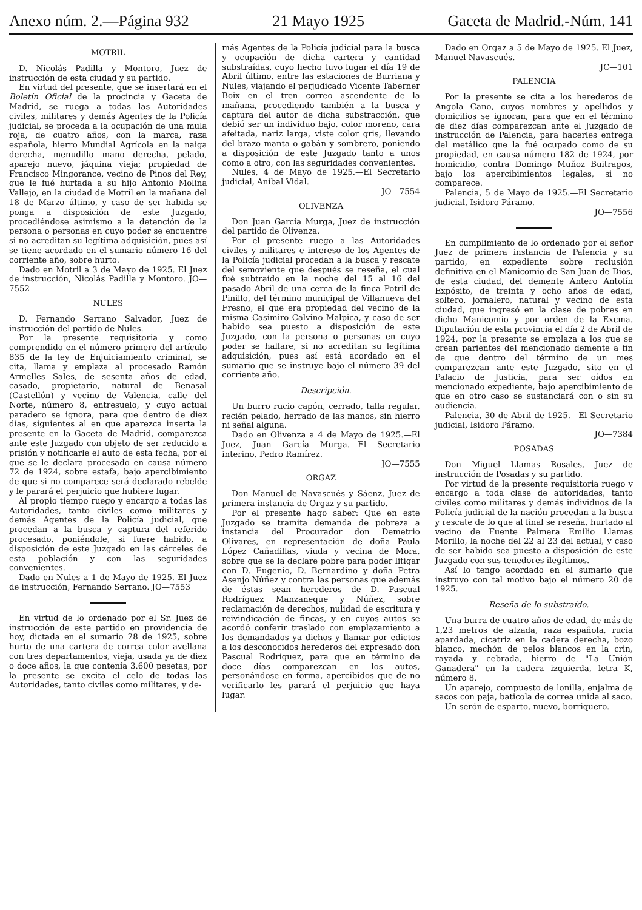Anexo núm. 2.—Página 932 21 Mayo 1925 Gaceta de Madrid.-Núm. 141
MOTRIL
D. Nicolás Padilla y Montoro, Juez de instrucción de esta ciudad y su partido.
En virtud del presente, que se insertará en el Boletín Oficial de la procincia y Gaceta de Madrid, se ruega a todas las Autoridades civiles, militares y demás Agentes de la Policía judicial, se proceda a la ocupación de una mula roja, de cuatro años, con la marca, raza española, hierro Mundial Agrícola en la naiga derecha, menudillo mano derecha, pelado, aparejo nuevo, jáquina vieja; propiedad de Francisco Mingorance, vecino de Pinos del Rey, que le fué hurtada a su hijo Antonio Molina Vallejo, en la ciudad de Motril en la mañana del 18 de Marzo último, y caso de ser habida se ponga a disposición de este Juzgado, procediéndose asimismo a la detención de la persona o personas en cuyo poder se encuentre si no acreditan su legítima adquisición, pues así se tiene acordado en el sumario número 16 del corriente año, sobre hurto.
Dado en Motril a 3 de Mayo de 1925. El Juez de instrucción, Nicolás Padilla y Montoro. JO—7552
NULES
D. Fernando Serrano Salvador, Juez de instrucción del partido de Nules.
Por la presente requisitoria y como comprendido en el número primero del artículo 835 de la ley de Enjuiciamiento criminal, se cita, llama y emplaza al procesado Ramón Armelles Sales, de sesenta años de edad, casado, propietario, natural de Benasal (Castellón) y vecino de Valencia, calle del Norte, número 8, entresuelo, y cuyo actual paradero se ignora, para que dentro de diez días, siguientes al en que aparezca inserta la presente en la Gaceta de Madrid, comparezca ante este Juzgado con objeto de ser reducido a prisión y notificarle el auto de esta fecha, por el que se le declara procesado en causa número 72 de 1924, sobre estafa, bajo apercibimiento de que si no comparece será declarado rebelde y le parará el perjuicio que hubiere lugar.
Al propio tiempo ruego y encargo a todas las Autoridades, tanto civiles como militares y demás Agentes de la Policía judicial, que procedan a la busca y captura del referido procesado, poniéndole, si fuere habido, a disposición de este Juzgado en las cárceles de esta población y con las seguridades convenientes.
Dado en Nules a 1 de Mayo de 1925. El Juez de instrucción, Fernando Serrano. JO—7553
En virtud de lo ordenado por el Sr. Juez de instrucción de este partido en providencia de hoy, dictada en el sumario 28 de 1925, sobre hurto de una cartera de correa color avellana con tres departamentos, vieja, usada ya de diez o doce años, la que contenía 3.600 pesetas, por la presente se excita el celo de todas las Autoridades, tanto civiles como militares, y de-
más Agentes de la Policía judicial para la busca y ocupación de dicha cartera y cantidad substraídas, cuyo hecho tuvo lugar el día 19 de Abril último, entre las estaciones de Burriana y Nules, viajando el perjudicado Vicente Taberner Boix en el tren correo ascendente de la mañana, procediendo también a la busca y captura del autor de dicha substracción, que debió ser un individuo bajo, color moreno, cara afeitada, nariz larga, viste color gris, llevando del brazo manta o gabán y sombrero, poniendo a disposición de este Juzgado tanto a unos como a otro, con las seguridades convenientes.
Nules, 4 de Mayo de 1925.—El Secretario judicial, Aníbal Vidal.
JO—7554
OLIVENZA
Don Juan García Murga, Juez de instrucción del partido de Olivenza.
Por el presente ruego a las Autoridades civiles y militares e intereso de los Agentes de la Policía judicial procedan a la busca y rescate del semoviente que después se reseña, el cual fué subtraído en la noche del 15 al 16 del pasado Abril de una cerca de la finca Potril de Pinillo, del término municipal de Villanueva del Fresno, el que era propiedad del vecino de la misma Casimiro Calvino Malpica, y caso de ser habido sea puesto a disposición de este Juzgado, con la persona o personas en cuyo poder se hallare, si no acreditan su legítima adquisición, pues así está acordado en el sumario que se instruye bajo el número 39 del corriente año.
Descripción.
Un burro rucio capón, cerrado, talla regular, recién pelado, herrado de las manos, sin hierro ni señal alguna.
Dado en Olivenza a 4 de Mayo de 1925.—El Juez, Juan García Murga.—El Secretario interino, Pedro Ramírez.
JO—7555
ORGAZ
Don Manuel de Navascués y Sáenz, Juez de primera instancia de Orgaz y su partido.
Por el presente hago saber: Que en este Juzgado se tramita demanda de pobreza a instancia del Procurador don Demetrio Olivares, en representación de doña Paula López Cañadillas, viuda y vecina de Mora, sobre que se la declare pobre para poder litigar con D. Eugenio, D. Bernardino y doña Petra Asenjo Núñez y contra las personas que además de éstas sean herederos de D. Pascual Rodríguez Manzaneque y Núñez, sobre reclamación de derechos, nulidad de escritura y reivindicación de fincas, y en cuyos autos se acordó conferir traslado con emplazamiento a los demandados ya dichos y llamar por edictos a los desconocidos herederos del expresado don Pascual Rodríguez, para que en término de doce días comparezcan en los autos, personándose en forma, apercibidos que de no verificarlo les parará el perjuicio que haya lugar.
Dado en Orgaz a 5 de Mayo de 1925. El Juez, Manuel Navascués.
JC—101
PALENCIA
Por la presente se cita a los herederos de Angola Cano, cuyos nombres y apellidos y domicilios se ignoran, para que en el término de diez días comparezcan ante el Juzgado de instrucción de Palencia, para hacerles entrega del metálico que la fué ocupado como de su propiedad, en causa número 182 de 1924, por homicidio, contra Domingo Muñoz Buitragos, bajo los apercibimientos legales, si no comparece.
Palencia, 5 de Mayo de 1925.—El Secretario judicial, Isidoro Páramo.
JO—7556
En cumplimiento de lo ordenado por el señor Juez de primera instancia de Palencia y su partido, en expediente sobre reclusión definitiva en el Manicomio de San Juan de Dios, de esta ciudad, del demente Antero Antolín Expósito, de treinta y ocho años de edad, soltero, jornalero, natural y vecino de esta ciudad, que ingresó en la clase de pobres en dicho Manicomio y por orden de la Excma. Diputación de esta provincia el día 2 de Abril de 1924, por la presente se emplaza a los que se crean parientes del mencionado demente a fin de que dentro del término de un mes comparezcan ante este Juzgado, sito en el Palacio de Justicia, para ser oídos en mencionado expediente, bajo apercibimiento de que en otro caso se sustanciará con o sin su audiencia.
Palencia, 30 de Abril de 1925.—El Secretario judicial, Isidoro Páramo.
JO—7384
POSADAS
Don Miguel Llamas Rosales, Juez de instrucción de Posadas y su partido.
Por virtud de la presente requisitoria ruego y encargo a toda clase de autoridades, tanto civiles como militares y demás individuos de la Policía judicial de la nación procedan a la busca y rescate de lo que al final se reseña, hurtado al vecino de Fuente Palmera Emilio Llamas Morillo, la noche del 22 al 23 del actual, y caso de ser habido sea puesto a disposición de este Juzgado con sus tenedores ilegítimos.
Así lo tengo acordado en el sumario que instruyo con tal motivo bajo el número 20 de 1925.
Reseña de lo substraído.
Una burra de cuatro años de edad, de más de 1,23 metros de alzada, raza española, rucia apardada, cicatriz en la cadera derecha, bozo blanco, mechón de pelos blancos en la crin, rayada y cebrada, hierro de "La Unión Ganadera" en la cadera izquierda, letra K, número 8.
Un aparejo, compuesto de lonilla, enjalma de sacos con paja, baticola de correa unida al saco.
Un serón de esparto, nuevo, borriquero.